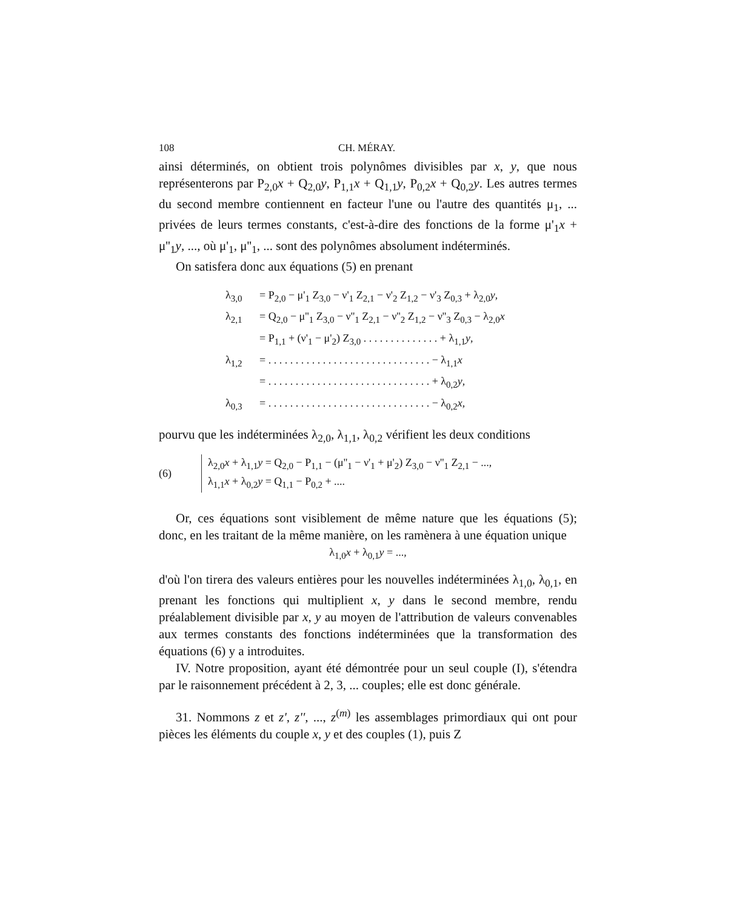108 CH. MÉRAY.
ainsi déterminés, on obtient trois polynômes divisibles par x, y, que nous représenterons par P<sub>2,0</sub>x + Q<sub>2,0</sub>y, P<sub>1,1</sub>x + Q<sub>1,1</sub>y, P<sub>0,2</sub>x + Q<sub>0,2</sub>y. Les autres termes du second membre contiennent en facteur l'une ou l'autre des quantités μ<sub>1</sub>, ... privées de leurs termes constants, c'est-à-dire des fonctions de la forme μ'<sub>1</sub>x + μ''<sub>1</sub>y, ..., où μ'<sub>1</sub>, μ''<sub>1</sub>, ... sont des polynômes absolument indéterminés.
On satisfera donc aux équations (5) en prenant
λ<sub>3,0</sub> = P<sub>2,0</sub> − μ'<sub>1</sub> Z<sub>3,0</sub> − ν'<sub>1</sub> Z<sub>2,1</sub> − ν'<sub>2</sub> Z<sub>1,2</sub> − ν'<sub>3</sub> Z<sub>0,3</sub> + λ<sub>2,0</sub>y,
λ<sub>2,1</sub> = Q<sub>2,0</sub> − μ''<sub>1</sub> Z<sub>3,0</sub> − ν''<sub>1</sub> Z<sub>2,1</sub> − ν''<sub>2</sub> Z<sub>1,2</sub> − ν''<sub>3</sub> Z<sub>0,3</sub> − λ<sub>2,0</sub>x
= P<sub>1,1</sub> + (ν'<sub>1</sub> − μ'<sub>2</sub>) Z<sub>3,0</sub> . . . . . . . . . . . . . . + λ<sub>1,1</sub>y,
λ<sub>1,2</sub> = . . . . . . . . . . . . . . . . . . . . . . . . . . . . . . − λ<sub>1,1</sub>x
= . . . . . . . . . . . . . . . . . . . . . . . . . . . . . . + λ<sub>0,2</sub>y,
λ<sub>0,3</sub> = . . . . . . . . . . . . . . . . . . . . . . . . . . . . . . − λ<sub>0,2</sub>x,
pourvu que les indéterminées λ<sub>2,0</sub>, λ<sub>1,1</sub>, λ<sub>0,2</sub> vérifient les deux conditions
(6)
λ<sub>2,0</sub>x + λ<sub>1,1</sub>y = Q<sub>2,0</sub> − P<sub>1,1</sub> − (μ''<sub>1</sub> − ν'<sub>1</sub> + μ'<sub>2</sub>) Z<sub>3,0</sub> − ν''<sub>1</sub> Z<sub>2,1</sub> − ...,
λ<sub>1,1</sub>x + λ<sub>0,2</sub>y = Q<sub>1,1</sub> − P<sub>0,2</sub> + ....
Or, ces équations sont visiblement de même nature que les équations (5); donc, en les traitant de la même manière, on les ramènera à une équation unique
λ<sub>1,0</sub>x + λ<sub>0,1</sub>y = ...,
d'où l'on tirera des valeurs entières pour les nouvelles indéterminées λ<sub>1,0</sub>, λ<sub>0,1</sub>, en prenant les fonctions qui multiplient x, y dans le second membre, rendu préalablement divisible par x, y au moyen de l'attribution de valeurs convenables aux termes constants des fonctions indéterminées que la transformation des équations (6) y a introduites.
IV. Notre proposition, ayant été démontrée pour un seul couple (I), s'étendra par le raisonnement précédent à 2, 3, ... couples; elle est donc générale.
31. Nommons z et z', z'', ..., z<sup>(m)</sup> les assemblages primordiaux qui ont pour pièces les éléments du couple x, y et des couples (1), puis Z